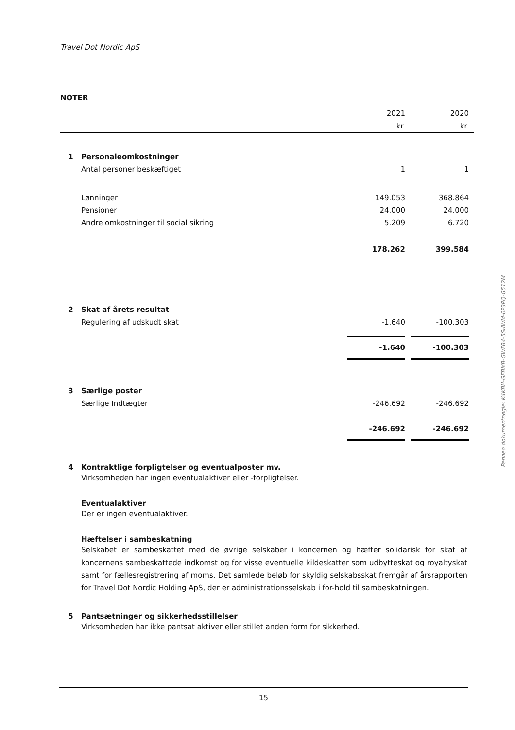Travel Dot Nordic ApS
NOTER
| | | 2021 | | 2020 | |
| | | kr. | | kr. | |
| 1 | Personaleomkostninger | | | | |
| | Antal personer beskæftiget | 1 | | 1 | |
| | Lønninger | 149.053 | | 368.864 | |
| | Pensioner | 24.000 | | 24.000 | |
| | Andre omkostninger til social sikring | 5.209 | | 6.720 | |
| | | 178.262 | | 399.584 | |
| 2 | Skat af årets resultat | | | | |
| | Regulering af udskudt skat | -1.640 | | -100.303 | |
| | | -1.640 | | -100.303 | |
| 3 | Særlige poster | | | | |
| | Særlige Indtægter | -246.692 | | -246.692 | |
| | | -246.692 | | -246.692 | |
4 Kontraktlige forpligtelser og eventualposter mv.
Virksomheden har ingen eventualaktiver eller -forpligtelser.
Eventualaktiver
Der er ingen eventualaktiver.
Hæftelser i sambeskatning
Selskabet er sambeskattet med de øvrige selskaber i koncernen og hæfter solidarisk for skat af koncernens sambeskattede indkomst og for visse eventuelle kildeskatter som udbytteskat og royaltyskat samt for fællesregistrering af moms. Det samlede beløb for skyldig selskabsskat fremgår af årsrapporten for Travel Dot Nordic Holding ApS, der er administrationsselskab i for-hold til sambeskatningen.
5 Pantsætninger og sikkerhedsstillelser
Virksomheden har ikke pantsat aktiver eller stillet anden form for sikkerhed.
Penneo dokumentnøgle: K4KBH-GFBMB-GWFB4-5SHWM-0P3PQ-G512M
15